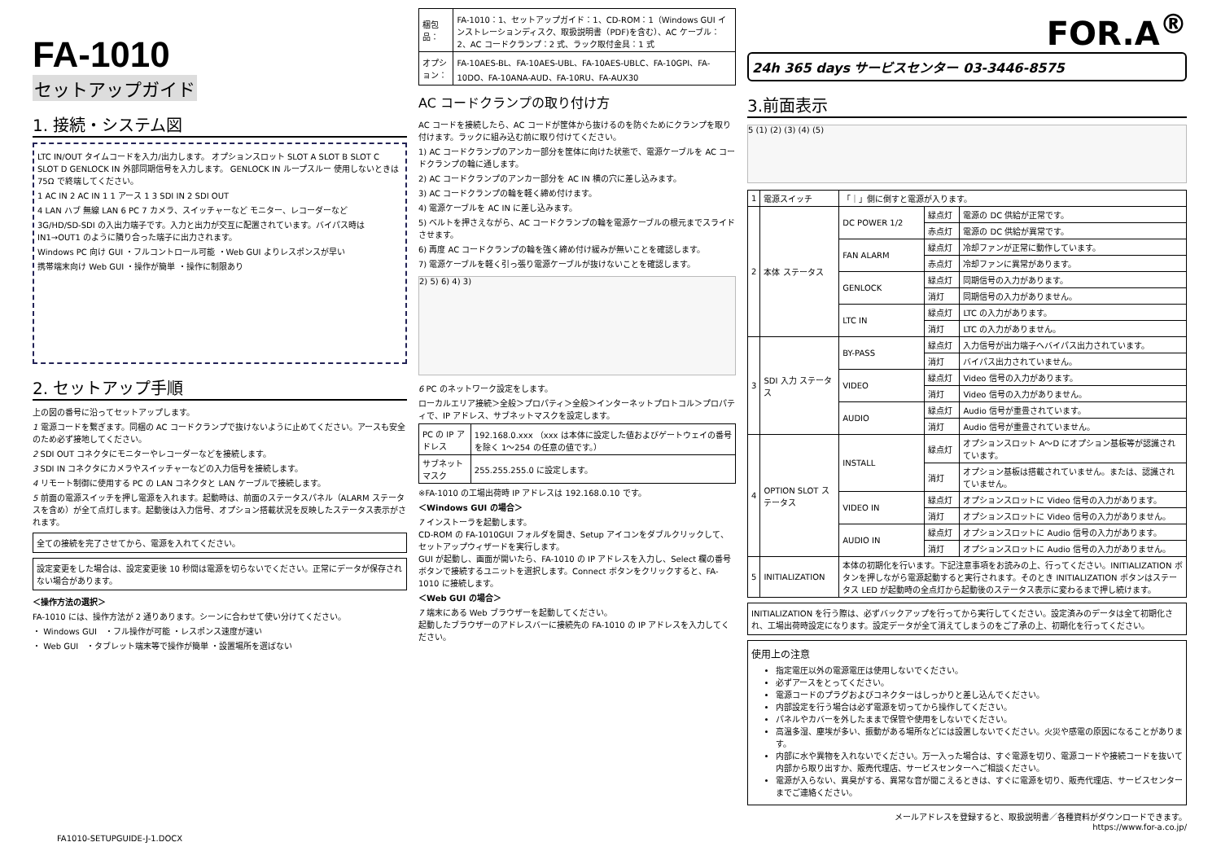FA-1010
セットアップガイド
1. 接続・システム図
LTC IN/OUT タイムコードを入力/出力します。 オプションスロット SLOT A SLOT B SLOT C SLOT D GENLOCK IN 外部同期信号を入力します。 GENLOCK IN ループスルー 使用しないときは 75Ω で終端してください。
1 AC IN 2 AC IN 1 1 アース 1 3 SDI IN 2 SDI OUT
4 LAN ハブ 無線 LAN 6 PC 7 カメラ、スイッチャーなど モニター、レコーダーなど
3G/HD/SD-SDI の入出力端子です。入力と出力が交互に配置されています。バイパス時は IN1→OUT1 のように隣り合った端子に出力されます。
Windows PC 向け GUI ・フルコントロール可能 ・Web GUI よりレスポンスが早い
携帯端末向け Web GUI ・操作が簡単 ・操作に制限あり
2. セットアップ手順
上の図の番号に沿ってセットアップします。
1 電源コードを繋ぎます。同梱の AC コードクランプで抜けないように止めてください。アースも安全のため必ず接地してください。
2 SDI OUT コネクタにモニターやレコーダーなどを接続します。
3 SDI IN コネクタにカメラやスイッチャーなどの入力信号を接続します。
4 リモート制御に使用する PC の LAN コネクタと LAN ケーブルで接続します。
5 前面の電源スイッチを押し電源を入れます。起動時は、前面のステータスパネル（ALARM ステータスを含め）が全て点灯します。起動後は入力信号、オプション搭載状況を反映したステータス表示がされます。
全ての接続を完了させてから、電源を入れてください。
設定変更をした場合は、設定変更後 10 秒間は電源を切らないでください。正常にデータが保存されない場合があります。
＜操作方法の選択＞
FA-1010 には、操作方法が 2 通りあります。シーンに合わせて使い分けてください。
・ Windows GUI　・フル操作が可能 ・レスポンス速度が速い
・ Web GUI　・タブレット端末等で操作が簡単 ・設置場所を選ばない
| 梱包品： | FA-1010：1、セットアップガイド：1、CD-ROM：1（Windows GUI インストレーションディスク、取扱説明書（PDF)を含む）、AC ケーブル：2、AC コードクランプ：2 式、ラック取付金具：1 式 |
| オプション： | FA-10AES-BL、FA-10AES-UBL、FA-10AES-UBLC、FA-10GPI、FA-10DO、FA-10ANA-AUD、FA-10RU、FA-AUX30 |
AC コードクランプの取り付け方
AC コードを接続したら、AC コードが筐体から抜けるのを防ぐためにクランプを取り付けます。ラックに組み込む前に取り付けてください。
1) AC コードクランプのアンカー部分を筐体に向けた状態で、電源ケーブルを AC コードクランプの輪に通します。
2) AC コードクランプのアンカー部分を AC IN 横の穴に差し込みます。
3) AC コードクランプの輪を軽く締め付けます。
4) 電源ケーブルを AC IN に差し込みます。
5) ベルトを押さえながら、AC コードクランプの輪を電源ケーブルの根元までスライドさせます。
6) 再度 AC コードクランプの輪を強く締め付け緩みが無いことを確認します。
7) 電源ケーブルを軽く引っ張り電源ケーブルが抜けないことを確認します。
2) 5) 6) 4) 3)
6 PC のネットワーク設定をします。
ローカルエリア接続＞全般＞プロパティ＞全般＞インターネットプロトコル＞プロパティで、IP アドレス、サブネットマスクを設定します。
| PC の IP アドレス | 192.168.0.xxx （xxx は本体に設定した値およびゲートウェイの番号を除く 1～254 の任意の値です。） |
| サブネットマスク | 255.255.255.0 に設定します。 |
※FA-1010 の工場出荷時 IP アドレスは 192.168.0.10 です。
＜Windows GUI の場合＞
7 インストーラを起動します。
CD-ROM の FA-1010GUI フォルダを開き、Setup アイコンをダブルクリックして、セットアップウィザードを実行します。
GUI が起動し、画面が開いたら、FA-1010 の IP アドレスを入力し、Select 欄の番号ボタンで接続するユニットを選択します。Connect ボタンをクリックすると、FA-1010 に接続します。
＜Web GUI の場合＞
7 端末にある Web ブラウザーを起動してください。
起動したブラウザーのアドレスバーに接続先の FA-1010 の IP アドレスを入力してください。
FOR.A<sup>®</sup>
24h 365 days サービスセンター 03-3446-8575
3.前面表示
5 (1) (2) (3) (4) (5)
| 1 | 電源スイッチ | 「｜」側に倒すと電源が入ります。 | | |
| 2 | 本体 ステータス | DC POWER 1/2 | 緑点灯 | 電源の DC 供給が正常です。 |
| | | | 赤点灯 | 電源の DC 供給が異常です。 |
| | | FAN ALARM | 緑点灯 | 冷却ファンが正常に動作しています。 |
| | | | 赤点灯 | 冷却ファンに異常があります。 |
| | | GENLOCK | 緑点灯 | 同期信号の入力があります。 |
| | | | 消灯 | 同期信号の入力がありません。 |
| | | LTC IN | 緑点灯 | LTC の入力があります。 |
| | | | 消灯 | LTC の入力がありません。 |
| 3 | SDI 入力 ステータス | BY-PASS | 緑点灯 | 入力信号が出力端子へバイパス出力されています。 |
| | | | 消灯 | バイパス出力されていません。 |
| | | VIDEO | 緑点灯 | Video 信号の入力があります。 |
| | | | 消灯 | Video 信号の入力がありません。 |
| | | AUDIO | 緑点灯 | Audio 信号が重畳されています。 |
| | | | 消灯 | Audio 信号が重畳されていません。 |
| 4 | OPTION SLOT ステータス | INSTALL | 緑点灯 | オプションスロット A～D にオプション基板等が認識されています。 |
| | | | 消灯 | オプション基板は搭載されていません。または、認識されていません。 |
| | | VIDEO IN | 緑点灯 | オプションスロットに Video 信号の入力があります。 |
| | | | 消灯 | オプションスロットに Video 信号の入力がありません。 |
| | | AUDIO IN | 緑点灯 | オプションスロットに Audio 信号の入力があります。 |
| | | | 消灯 | オプションスロットに Audio 信号の入力がありません。 |
| 5 | INITIALIZATION | 本体の初期化を行います。下記注意事項をお読みの上、行ってください。INITIALIZATION ボタンを押しながら電源起動すると実行されます。そのとき INITIALIZATION ボタンはステータス LED が起動時の全点灯から起動後のステータス表示に変わるまで押し続けます。 | | |
INITIALIZATION を行う際は、必ずバックアップを行ってから実行してください。設定済みのデータは全て初期化され、工場出荷時設定になります。設定データが全て消えてしまうのをご了承の上、初期化を行ってください。
使用上の注意
指定電圧以外の電源電圧は使用しないでください。
必ずアースをとってください。
電源コードのプラグおよびコネクターはしっかりと差し込んでください。
内部設定を行う場合は必ず電源を切ってから操作してください。
パネルやカバーを外したままで保管や使用をしないでください。
高温多湿、塵埃が多い、振動がある場所などには設置しないでください。火災や感電の原因になることがあります。
内部に水や異物を入れないでください。万一入った場合は、すぐ電源を切り、電源コードや接続コードを抜いて内部から取り出すか、販売代理店、サービスセンターへご相談ください。
電源が入らない、異臭がする、異常な音が聞こえるときは、すぐに電源を切り、販売代理店、サービスセンターまでご連絡ください。
メールアドレスを登録すると、取扱説明書／各種資料がダウンロードできます。
https://www.for-a.co.jp/
FA1010-SETUPGUIDE-J-1.DOCX